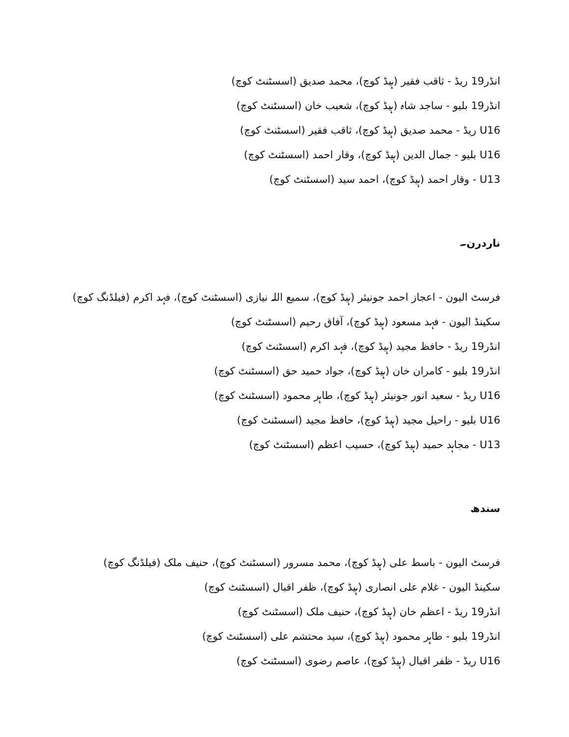انڈر19 ریڈ - ثاقب فقیر (ہیڈ کوچ)، محمد صدیق (اسسٹنٹ کوچ)
انڈر19 بلیو - ساجد شاہ (ہیڈ کوچ)، شعیب خان (اسسٹنٹ کوچ)
U16 ریڈ - محمد صدیق (ہیڈ کوچ)، ثاقب فقیر (اسسٹنٹ کوچ)
U16 بلیو - جمال الدین (ہیڈ کوچ)، وقار احمد (اسسٹنٹ کوچ)
U13 - وقار احمد (ہیڈ کوچ)، احمد سید (اسسٹنٹ کوچ)
ناردرن۔
فرسٹ الیون - اعجاز احمد جونیئر (ہیڈ کوچ)، سمیع اللہ نیازی (اسسٹنٹ کوچ)، فہد اکرم (فیلڈنگ کوچ)
سکینڈ الیون - فہد مسعود (ہیڈ کوچ)، آفاق رحیم (اسسٹنٹ کوچ)
انڈر19 ریڈ - حافظ مجید (ہیڈ کوچ)، فہد اکرم (اسسٹنٹ کوچ)
انڈر19 بلیو - کامران خان (ہیڈ کوچ)، جواد حمید حق (اسسٹنٹ کوچ)
U16 ریڈ - سعید انور جونیئر (ہیڈ کوچ)، طاہر محمود (اسسٹنٹ کوچ)
U16 بلیو - راحیل مجید (ہیڈ کوچ)، حافظ مجید (اسسٹنٹ کوچ)
U13 - مجاہد حمید (ہیڈ کوچ)، حسیب اعظم (اسسٹنٹ کوچ)
سندھ
فرسٹ الیون - باسط علی (ہیڈ کوچ)، محمد مسرور (اسسٹنٹ کوچ)، حنیف ملک (فیلڈنگ کوچ)
سکینڈ الیون - غلام علی انصاری (ہیڈ کوچ)، ظفر اقبال (اسسٹنٹ کوچ)
انڈر19 ریڈ - اعظم خان (ہیڈ کوچ)، حنیف ملک (اسسٹنٹ کوچ)
انڈر19 بلیو - طاہر محمود (ہیڈ کوچ)، سید محتشم علی (اسسٹنٹ کوچ)
U16 ریڈ - ظفر اقبال (ہیڈ کوچ)، عاصم رضوی (اسسٹنٹ کوچ)